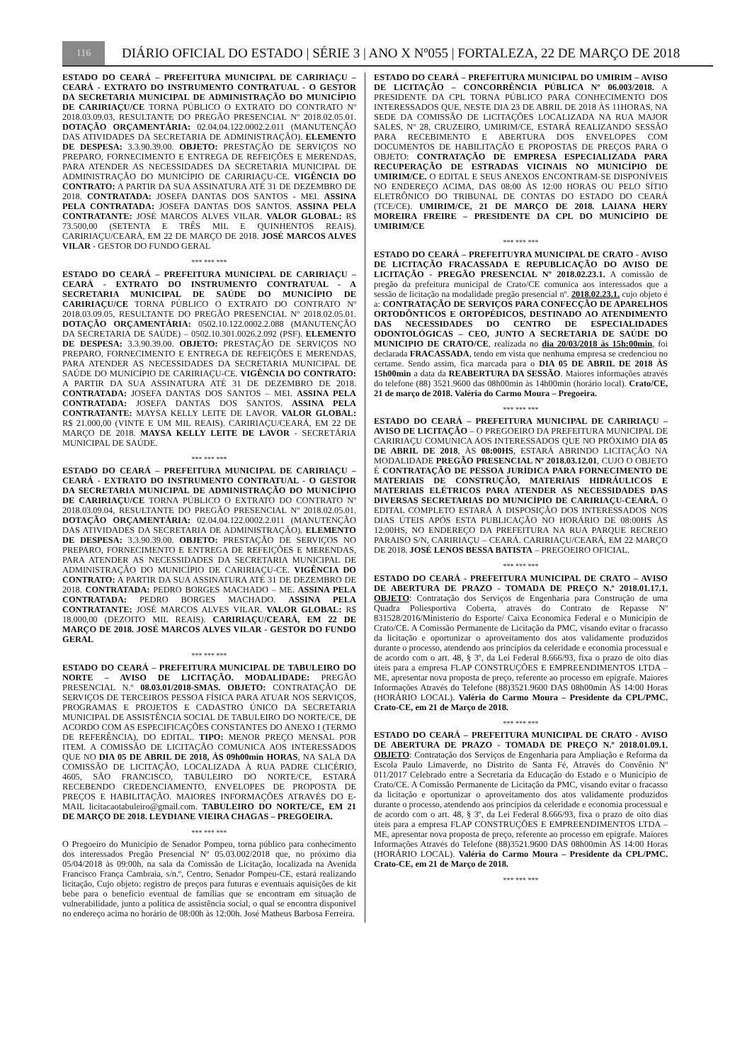116
DIÁRIO OFICIAL DO ESTADO | SÉRIE 3 | ANO X Nº055 | FORTALEZA, 22 DE MARÇO DE 2018
ESTADO DO CEARÁ – PREFEITURA MUNICIPAL DE CARIRIAÇU – CEARÁ - EXTRATO DO INSTRUMENTO CONTRATUAL - O GESTOR DA SECRETARIA MUNICIPAL DE ADMINISTRAÇÃO DO MUNICÍPIO DE CARIRIAÇU/CE TORNA PÚBLICO O EXTRATO DO CONTRATO Nº 2018.03.09.03, RESULTANTE DO PREGÃO PRESENCIAL Nº 2018.02.05.01. DOTAÇÃO ORÇAMENTÁRIA: 02.04.04.122.0002.2.011 (MANUTENÇÃO DAS ATIVIDADES DA SECRETARIA DE ADMINISTRAÇÃO). ELEMENTO DE DESPESA: 3.3.90.39.00. OBJETO: PRESTAÇÃO DE SERVIÇOS NO PREPARO, FORNECIMENTO E ENTREGA DE REFEIÇÕES E MERENDAS, PARA ATENDER AS NECESSIDADES DA SECRETARIA MUNICIPAL DE ADMINISTRAÇÃO DO MUNICÍPIO DE CARIRIAÇU-CE. VIGÊNCIA DO CONTRATO: A PARTIR DA SUA ASSINATURA ATÉ 31 DE DEZEMBRO DE 2018. CONTRATADA: JOSEFA DANTAS DOS SANTOS - MEI. ASSINA PELA CONTRATADA: JOSEFA DANTAS DOS SANTOS. ASSINA PELA CONTRATANTE: JOSÉ MARCOS ALVES VILAR. VALOR GLOBAL: R$ 73.500,00 (SETENTA E TRÊS MIL E QUINHENTOS REAIS). CARIRIAÇU/CEARÁ, EM 22 DE MARÇO DE 2018. JOSÉ MARCOS ALVES VILAR - GESTOR DO FUNDO GERAL
*** *** ***
ESTADO DO CEARÁ – PREFEITURA MUNICIPAL DE CARIRIAÇU – CEARÁ - EXTRATO DO INSTRUMENTO CONTRATUAL - A SECRETARIA MUNICIPAL DE SAÚDE DO MUNICÍPIO DE CARIRIAÇU/CE TORNA PÚBLICO O EXTRATO DO CONTRATO Nº 2018.03.09.05, RESULTANTE DO PREGÃO PRESENCIAL Nº 2018.02.05.01. DOTAÇÃO ORÇAMENTÁRIA: 0502.10.122.0002.2.088 (MANUTENÇÃO DA SECRETARIA DE SAÚDE) – 0502.10.301.0026.2.092 (PSF). ELEMENTO DE DESPESA: 3.3.90.39.00. OBJETO: PRESTAÇÃO DE SERVIÇOS NO PREPARO, FORNECIMENTO E ENTREGA DE REFEIÇÕES E MERENDAS, PARA ATENDER AS NECESSIDADES DA SECRETARIA MUNICIPAL DE SAÚDE DO MUNICÍPIO DE CARIRIAÇU-CE. VIGÊNCIA DO CONTRATO: A PARTIR DA SUA ASSINATURA ATÉ 31 DE DEZEMBRO DE 2018. CONTRATADA: JOSEFA DANTAS DOS SANTOS – MEI. ASSINA PELA CONTRATADA: JOSEFA DANTAS DOS SANTOS. ASSINA PELA CONTRATANTE: MAYSA KELLY LEITE DE LAVOR. VALOR GLOBAL: R$ 21.000,00 (VINTE E UM MIL REAIS). CARIRIAÇU/CEARÁ, EM 22 DE MARÇO DE 2018. MAYSA KELLY LEITE DE LAVOR - SECRETÁRIA MUNICIPAL DE SAÚDE.
*** *** ***
ESTADO DO CEARÁ – PREFEITURA MUNICIPAL DE CARIRIAÇU – CEARÁ - EXTRATO DO INSTRUMENTO CONTRATUAL - O GESTOR DA SECRETARIA MUNICIPAL DE ADMINISTRAÇÃO DO MUNICÍPIO DE CARIRIAÇU/CE TORNA PÚBLICO O EXTRATO DO CONTRATO Nº 2018.03.09.04, RESULTANTE DO PREGÃO PRESENCIAL Nº 2018.02.05.01. DOTAÇÃO ORÇAMENTÁRIA: 02.04.04.122.0002.2.011 (MANUTENÇÃO DAS ATIVIDADES DA SECRETARIA DE ADMINISTRAÇÃO). ELEMENTO DE DESPESA: 3.3.90.39.00. OBJETO: PRESTAÇÃO DE SERVIÇOS NO PREPARO, FORNECIMENTO E ENTREGA DE REFEIÇÕES E MERENDAS, PARA ATENDER AS NECESSIDADES DA SECRETARIA MUNICIPAL DE ADMINISTRAÇÃO DO MUNICÍPIO DE CARIRIAÇU-CE. VIGÊNCIA DO CONTRATO: A PARTIR DA SUA ASSINATURA ATÉ 31 DE DEZEMBRO DE 2018. CONTRATADA: PEDRO BORGES MACHADO – ME. ASSINA PELA CONTRATADA: PEDRO BORGES MACHADO. ASSINA PELA CONTRATANTE: JOSÉ MARCOS ALVES VILAR. VALOR GLOBAL: R$ 18.000,00 (DEZOITO MIL REAIS). CARIRIAÇU/CEARÁ, EM 22 DE MARÇO DE 2018. JOSÉ MARCOS ALVES VILAR - GESTOR DO FUNDO GERAL
*** *** ***
ESTADO DO CEARÁ – PREFEITURA MUNICIPAL DE TABULEIRO DO NORTE – AVISO DE LICITAÇÃO. MODALIDADE: PREGÃO PRESENCIAL N.º 08.03.01/2018-SMAS. OBJETO: CONTRATAÇÃO DE SERVIÇOS DE TERCEIROS PESSOA FÍSICA PARA ATUAR NOS SERVIÇOS, PROGRAMAS E PROJETOS E CADASTRO ÚNICO DA SECRETARIA MUNICIPAL DE ASSISTÊNCIA SOCIAL DE TABULEIRO DO NORTE/CE, DE ACORDO COM AS ESPECIFICAÇÕES CONSTANTES DO ANEXO I (TERMO DE REFERÊNCIA), DO EDITAL. TIPO: MENOR PREÇO MENSAL POR ITEM. A COMISSÃO DE LICITAÇÃO COMUNICA AOS INTERESSADOS QUE NO DIA 05 DE ABRIL DE 2018, ÀS 09h00min HORAS, NA SALA DA COMISSÃO DE LICITAÇÃO, LOCALIZADA À RUA PADRE CLICÉRIO, 4605, SÃO FRANCISCO, TABULEIRO DO NORTE/CE, ESTARÁ RECEBENDO CREDENCIAMENTO, ENVELOPES DE PROPOSTA DE PREÇOS E HABILITAÇÃO. MAIORES INFORMAÇÕES ATRAVÉS DO E-MAIL licitacaotabuleiro@gmail.com. TABULEIRO DO NORTE/CE, EM 21 DE MARÇO DE 2018. LEYDIANE VIEIRA CHAGAS – PREGOEIRA.
*** *** ***
O Pregoeiro do Município de Senador Pompeu, torna público para conhecimento dos interessados Pregão Presencial Nº 05.03.002/2018 que, no próximo dia 05/04/2018 às 09:00h, na sala da Comissão de Licitação, localizada na Avenida Francisco França Cambraia, s/n.º, Centro, Senador Pompeu-CE, estará realizando licitação, Cujo objeto: registro de preços para futuras e eventuais aquisições de kit bebe para o benefício eventual de famílias que se encontram em situação de vulnerabilidade, junto a política de assistência social, o qual se encontra disponível no endereço acima no horário de 08:00h às 12:00h. José Matheus Barbosa Ferreira.
ESTADO DO CEARÁ – PREFEITURA MUNICIPAL DO UMIRIM – AVISO DE LICITAÇÃO – CONCORRÊNCIA PÚBLICA Nº 06.003/2018. A PRESIDENTE DA CPL TORNA PÚBLICO PARA CONHECIMENTO DOS INTERESSADOS QUE, NESTE DIA 23 DE ABRIL DE 2018 ÀS 11HORAS, NA SEDE DA COMISSÃO DE LICITAÇÕES LOCALIZADA NA RUA MAJOR SALES, Nº 28, CRUZEIRO, UMIRIM/CE, ESTARÁ REALIZANDO SESSÃO PARA RECEBIMENTO E ABERTURA DOS ENVELOPES COM DOCUMENTOS DE HABILITAÇÃO E PROPOSTAS DE PREÇOS PARA O OBJETO: CONTRATAÇÃO DE EMPRESA ESPECIALIZADA PARA RECUPERAÇÃO DE ESTRADAS VICINAIS NO MUNICÍPIO DE UMIRIM/CE. O EDITAL E SEUS ANEXOS ENCONTRAM-SE DISPONÍVEIS NO ENDEREÇO ACIMA, DAS 08:00 ÀS 12:00 HORAS OU PELO SÍTIO ELETRÔNICO DO TRIBUNAL DE CONTAS DO ESTADO DO CEARÁ (TCE/CE). UMIRIM/CE, 21 DE MARÇO DE 2018. LAIANA HERY MOREIRA FREIRE – PRESIDENTE DA CPL DO MUNICÍPIO DE UMIRIM/CE
*** *** ***
ESTADO DO CEARÁ – PREFEITUYRA MUNICIPAL DE CRATO - AVISO DE LICITAÇÃO FRACASSADA E REPUBLICAÇÃO DO AVISO DE LICITAÇÃO - PREGÃO PRESENCIAL Nº 2018.02.23.1. A comissão de pregão da prefeitura municipal de Crato/CE comunica aos interessados que a sessão de licitação na modalidade pregão presencial nº. 2018.02.23.1. cujo objeto é a: CONTRATAÇÃO DE SERVIÇOS PARA CONFECÇÃO DE APARELHOS ORTODÔNTICOS E ORTOPÉDICOS, DESTINADO AO ATENDIMENTO DAS NECESSIDADES DO CENTRO DE ESPECIALIDADES ODONTOLÓGICAS – CEO, JUNTO A SECRETARIA DE SAÚDE DO MUNICIPIO DE CRATO/CE, realizada no dia 20/03/2018 às 15h:00min, foi declarada FRACASSADA, tendo em vista que nenhuma empresa se credenciou no certame. Sendo assim, fica marcada para o DIA 05 DE ABRIL DE 2018 ÀS 15h00min a data da REABERTURA DA SESSÃO. Maiores informações através do telefone (88) 3521.9600 das 08h00min às 14h00min (horário local). Crato/CE, 21 de março de 2018. Valéria do Carmo Moura – Pregoeira.
*** *** ***
ESTADO DO CEARÁ – PREFEITURA MUNICIPAL DE CARIRIAÇU – AVISO DE LICITAÇÃO – O PREGOEIRO DA PREFEITURA MUNICIPAL DE CARIRIAÇU COMUNICA AOS INTERESSADOS QUE NO PRÓXIMO DIA 05 DE ABRIL DE 2018, ÀS 08:00HS, ESTARÁ ABRINDO LICITAÇÃO NA MODALIDADE PREGÃO PRESENCIAL Nº 2018.03.12.01, CUJO O OBJETO É CONTRATAÇÃO DE PESSOA JURÍDICA PARA FORNECIMENTO DE MATERIAIS DE CONSTRUÇÃO, MATERIAIS HIDRÁULICOS E MATERIAIS ELÉTRICOS PARA ATENDER AS NECESSIDADES DAS DIVERSAS SECRETARIAS DO MUNICÍPIO DE CARIRIAÇU-CEARÁ. O EDITAL COMPLETO ESTARÁ À DISPOSIÇÃO DOS INTERESSADOS NOS DIAS ÚTEIS APÓS ESTA PUBLICAÇÃO NO HORÁRIO DE 08:00HS ÀS 12:00HS, NO ENDEREÇO DA PREFEITURA NA RUA PARQUE RECREIO PARAISO S/N, CARIRIAÇU – CEARÁ. CARIRIAÇU/CEARÁ, EM 22 MARÇO DE 2018. JOSÉ LENOS BESSA BATISTA – PREGOEIRO OFICIAL.
*** *** ***
ESTADO DO CEARÁ - PREFEITURA MUNICIPAL DE CRATO – AVISO DE ABERTURA DE PRAZO - TOMADA DE PREÇO N.º 2018.01.17.1. OBJETO: Contratação dos Serviços de Engenharia para Construção de uma Quadra Poliesportiva Coberta, através do Contrato de Repasse Nº 831528/2016/Ministerio do Esporte/ Caixa Economica Federal e o Municipio de Crato/CE. A Comissão Permanente de Licitação da PMC, visando evitar o fracasso da licitação e oportunizar o aproveitamento dos atos validamente produzidos durante o processo, atendendo aos princípios da celeridade e economia processual e de acordo com o art. 48, § 3º, da Lei Federal 8.666/93, fixa o prazo de oito dias úteis para a empresa FLAP CONSTRUÇÕES E EMPREENDIMENTOS LTDA – ME, apresentar nova proposta de preço, referente ao processo em epígrafe. Maiores Informações Através do Telefone (88)3521.9600 DAS 08h00min ÀS 14:00 Horas (HORÁRIO LOCAL). Valéria do Carmo Moura – Presidente da CPL/PMC. Crato-CE, em 21 de Março de 2018.
*** *** ***
ESTADO DO CEARÁ – PREFEITURA MUNICIPAL DE CRATO - AVISO DE ABERTURA DE PRAZO - TOMADA DE PREÇO N.º 2018.01.09.1. OBJETO: Contratação dos Serviços de Engenharia para Ampliação e Reforma da Escola Paulo Limaverde, no Distrito de Santa Fé, Através do Convênio Nº 011/2017 Celebrado entre a Secretaria da Educação do Estado e o Município de Crato/CE. A Comissão Permanente de Licitação da PMC, visando evitar o fracasso da licitação e oportunizar o aproveitamento dos atos validamente produzidos durante o processo, atendendo aos princípios da celeridade e economia processual e de acordo com o art. 48, § 3º, da Lei Federal 8.666/93, fixa o prazo de oito dias úteis para a empresa FLAP CONSTRUÇÕES E EMPREENDIMENTOS LTDA – ME, apresentar nova proposta de preço, referente ao processo em epígrafe. Maiores Informações Através do Telefone (88)3521.9600 DAS 08h00min ÀS 14:00 Horas (HORÁRIO LOCAL). Valéria do Carmo Moura – Presidente da CPL/PMC. Crato-CE, em 21 de Março de 2018.
*** *** ***